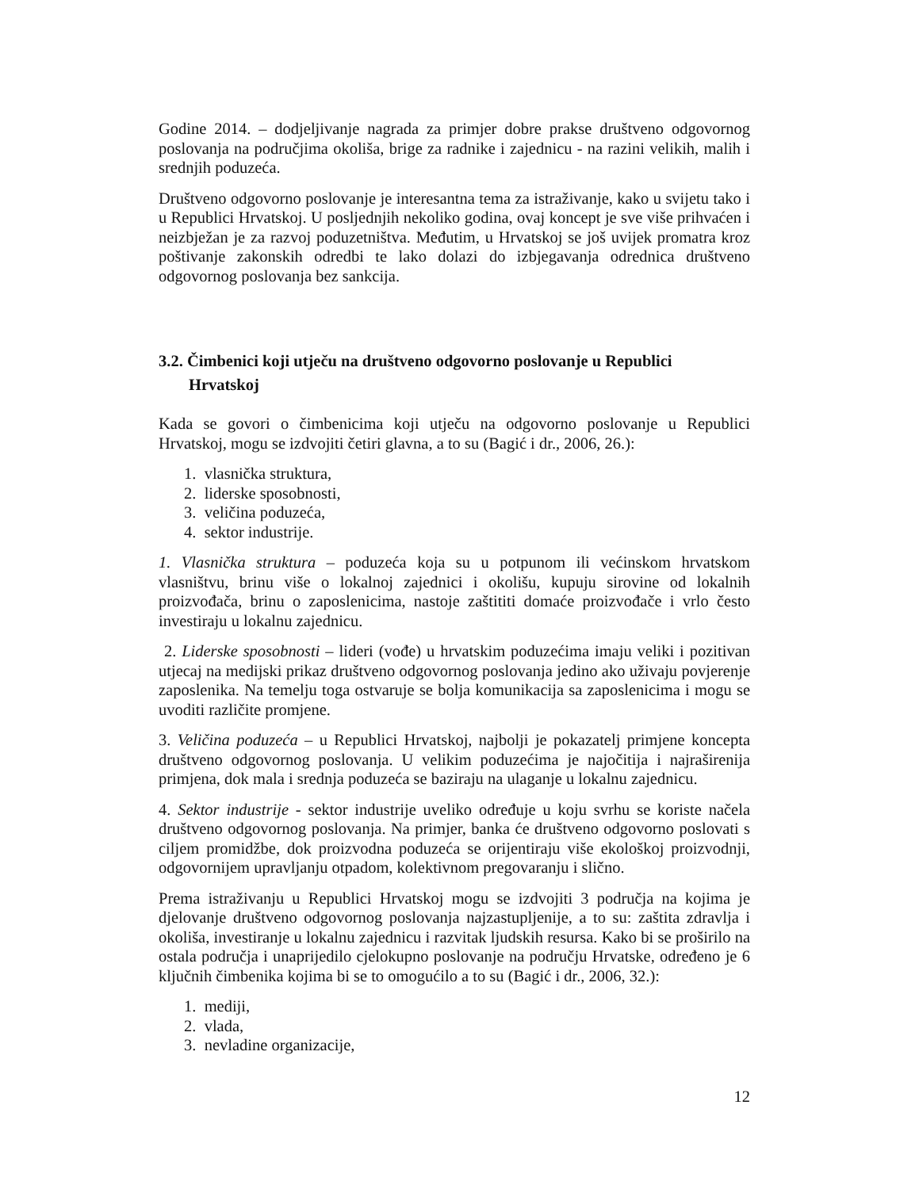Godine 2014. – dodjeljivanje nagrada za primjer dobre prakse društveno odgovornog poslovanja na područjima okoliša, brige za radnike i zajednicu - na razini velikih, malih i srednjih poduzeća.
Društveno odgovorno poslovanje je interesantna tema za istraživanje, kako u svijetu tako i u Republici Hrvatskoj. U posljednjih nekoliko godina, ovaj koncept je sve više prihvaćen i neizbježan je za razvoj poduzetništva. Međutim, u Hrvatskoj se još uvijek promatra kroz poštivanje zakonskih odredbi te lako dolazi do izbjegavanja odrednica društveno odgovornog poslovanja bez sankcija.
3.2. Čimbenici koji utječu na društveno odgovorno poslovanje u Republici
Hrvatskoj
Kada se govori o čimbenicima koji utječu na odgovorno poslovanje u Republici Hrvatskoj, mogu se izdvojiti četiri glavna, a to su (Bagić i dr., 2006, 26.):
1. vlasnička struktura,
2. liderske sposobnosti,
3. veličina poduzeća,
4. sektor industrije.
1. Vlasnička struktura – poduzeća koja su u potpunom ili većinskom hrvatskom vlasništvu, brinu više o lokalnoj zajednici i okolišu, kupuju sirovine od lokalnih proizvođača, brinu o zaposlenicima, nastoje zaštititi domaće proizvođače i vrlo često investiraju u lokalnu zajednicu.
2. Liderske sposobnosti – lideri (vođe) u hrvatskim poduzećima imaju veliki i pozitivan utjecaj na medijski prikaz društveno odgovornog poslovanja jedino ako uživaju povjerenje zaposlenika. Na temelju toga ostvaruje se bolja komunikacija sa zaposlenicima i mogu se uvoditi različite promjene.
3. Veličina poduzeća – u Republici Hrvatskoj, najbolji je pokazatelj primjene koncepta društveno odgovornog poslovanja. U velikim poduzećima je najočitija i najraširenija primjena, dok mala i srednja poduzeća se baziraju na ulaganje u lokalnu zajednicu.
4. Sektor industrije - sektor industrije uveliko određuje u koju svrhu se koriste načela društveno odgovornog poslovanja. Na primjer, banka će društveno odgovorno poslovati s ciljem promidžbe, dok proizvodna poduzeća se orijentiraju više ekološkoj proizvodnji, odgovornijem upravljanju otpadom, kolektivnom pregovaranju i slično.
Prema istraživanju u Republici Hrvatskoj mogu se izdvojiti 3 područja na kojima je djelovanje društveno odgovornog poslovanja najzastupljenije, a to su: zaštita zdravlja i okoliša, investiranje u lokalnu zajednicu i razvitak ljudskih resursa. Kako bi se proširilo na ostala područja i unaprijedilo cjelokupno poslovanje na području Hrvatske, određeno je 6 ključnih čimbenika kojima bi se to omogućilo a to su (Bagić i dr., 2006, 32.):
1. mediji,
2. vlada,
3. nevladine organizacije,
12